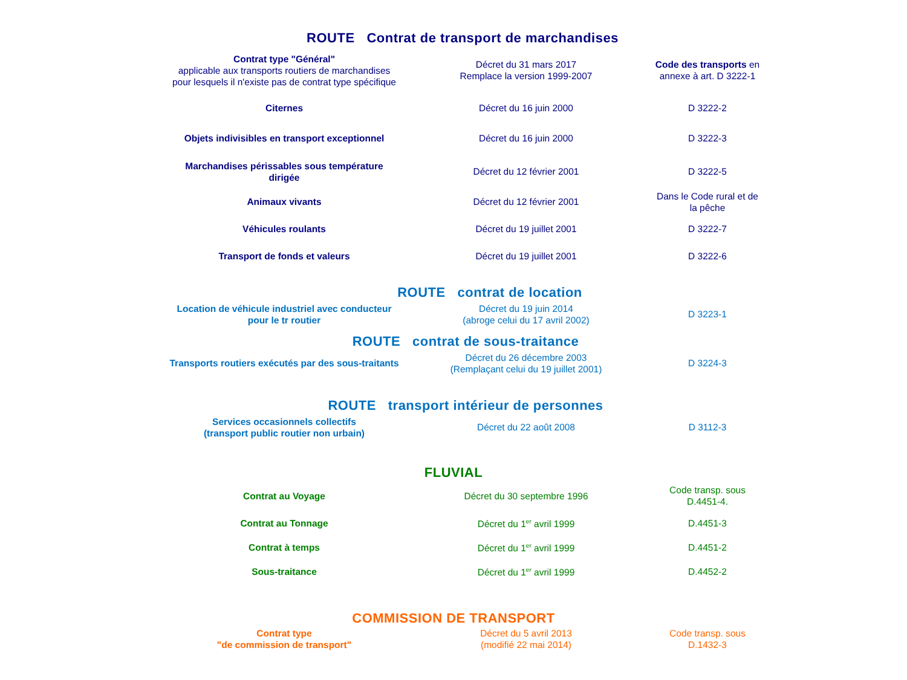ROUTE Contrat de transport de marchandises
| Contrat type "Général" applicable aux transports routiers de marchandises pour lesquels il n'existe pas de contrat type spécifique | Décret du 31 mars 2017 Remplace la version 1999-2007 | Code des transports en annexe à art. D 3222-1 |
| Citernes | Décret du 16 juin 2000 | D 3222-2 |
| Objets indivisibles en transport exceptionnel | Décret du 16 juin 2000 | D 3222-3 |
| Marchandises périssables sous température dirigée | Décret du 12 février 2001 | D 3222-5 |
| Animaux vivants | Décret du 12 février 2001 | Dans le Code rural et de la pêche |
| Véhicules roulants | Décret du 19 juillet 2001 | D 3222-7 |
| Transport de fonds et valeurs | Décret du 19 juillet 2001 | D 3222-6 |
ROUTE contrat de location
| Location de véhicule industriel avec conducteur pour le tr routier | Décret du 19 juin 2014 (abroge celui du 17 avril 2002) | D 3223-1 |
ROUTE contrat de sous-traitance
| Transports routiers exécutés par des sous-traitants | Décret du 26 décembre 2003 (Remplaçant celui du 19 juillet 2001) | D 3224-3 |
ROUTE transport intérieur de personnes
| Services occasionnels collectifs (transport public routier non urbain) | Décret du 22 août 2008 | D 3112-3 |
FLUVIAL
| Contrat au Voyage | Décret du 30 septembre 1996 | Code transp. sous D.4451-4. |
| Contrat au Tonnage | Décret du 1<sup>er</sup> avril 1999 | D.4451-3 |
| Contrat à temps | Décret du 1<sup>er</sup> avril 1999 | D.4451-2 |
| Sous-traitance | Décret du 1<sup>er</sup> avril 1999 | D.4452-2 |
COMMISSION DE TRANSPORT
| Contrat type "de commission de transport" | Décret du 5 avril 2013 (modifié 22 mai 2014) | Code transp. sous D.1432-3 |